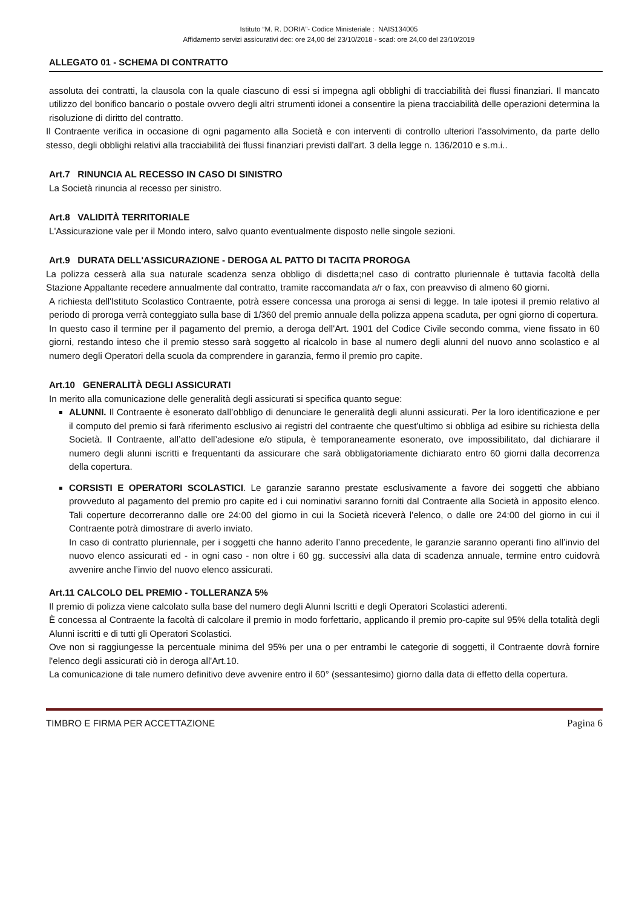Istituto “M. R. DORIA”- Codice Ministeriale : NAIS134005
Affidamento servizi assicurativi dec: ore 24,00 del 23/10/2018 - scad: ore 24,00 del 23/10/2019
ALLEGATO 01 - SCHEMA DI CONTRATTO
assoluta dei contratti, la clausola con la quale ciascuno di essi si impegna agli obblighi di tracciabilità dei flussi finanziari. Il mancato utilizzo del bonifico bancario o postale ovvero degli altri strumenti idonei a consentire la piena tracciabilità delle operazioni determina la risoluzione di diritto del contratto.
Il Contraente verifica in occasione di ogni pagamento alla Società e con interventi di controllo ulteriori l'assolvimento, da parte dello stesso, degli obblighi relativi alla tracciabilità dei flussi finanziari previsti dall'art. 3 della legge n. 136/2010 e s.m.i..
Art.7 RINUNCIA AL RECESSO IN CASO DI SINISTRO
La Società rinuncia al recesso per sinistro.
Art.8 VALIDITÀ TERRITORIALE
L'Assicurazione vale per il Mondo intero, salvo quanto eventualmente disposto nelle singole sezioni.
Art.9 DURATA DELL'ASSICURAZIONE - DEROGA AL PATTO DI TACITA PROROGA
La polizza cesserà alla sua naturale scadenza senza obbligo di disdetta;nel caso di contratto pluriennale è tuttavia facoltà della Stazione Appaltante recedere annualmente dal contratto, tramite raccomandata a/r o fax, con preavviso di almeno 60 giorni.
A richiesta dell'Istituto Scolastico Contraente, potrà essere concessa una proroga ai sensi di legge. In tale ipotesi il premio relativo al periodo di proroga verrà conteggiato sulla base di 1/360 del premio annuale della polizza appena scaduta, per ogni giorno di copertura.
In questo caso il termine per il pagamento del premio, a deroga dell'Art. 1901 del Codice Civile secondo comma, viene fissato in 60 giorni, restando inteso che il premio stesso sarà soggetto al ricalcolo in base al numero degli alunni del nuovo anno scolastico e al numero degli Operatori della scuola da comprendere in garanzia, fermo il premio pro capite.
Art.10 GENERALITÀ DEGLI ASSICURATI
In merito alla comunicazione delle generalità degli assicurati si specifica quanto segue:
ALUNNI. Il Contraente è esonerato dall’obbligo di denunciare le generalità degli alunni assicurati. Per la loro identificazione e per il computo del premio si farà riferimento esclusivo ai registri del contraente che quest’ultimo si obbliga ad esibire su richiesta della Società. Il Contraente, all’atto dell’adesione e/o stipula, è temporaneamente esonerato, ove impossibilitato, dal dichiarare il numero degli alunni iscritti e frequentanti da assicurare che sarà obbligatoriamente dichiarato entro 60 giorni dalla decorrenza della copertura.
CORSISTI E OPERATORI SCOLASTICI. Le garanzie saranno prestate esclusivamente a favore dei soggetti che abbiano provveduto al pagamento del premio pro capite ed i cui nominativi saranno forniti dal Contraente alla Società in apposito elenco. Tali coperture decorreranno dalle ore 24:00 del giorno in cui la Società riceverà l’elenco, o dalle ore 24:00 del giorno in cui il Contraente potrà dimostrare di averlo inviato.
In caso di contratto pluriennale, per i soggetti che hanno aderito l’anno precedente, le garanzie saranno operanti fino all’invio del nuovo elenco assicurati ed - in ogni caso - non oltre i 60 gg. successivi alla data di scadenza annuale, termine entro cuidovrà avvenire anche l’invio del nuovo elenco assicurati.
Art.11 CALCOLO DEL PREMIO - TOLLERANZA 5%
Il premio di polizza viene calcolato sulla base del numero degli Alunni Iscritti e degli Operatori Scolastici aderenti.
È concessa al Contraente la facoltà di calcolare il premio in modo forfettario, applicando il premio pro-capite sul 95% della totalità degli Alunni iscritti e di tutti gli Operatori Scolastici.
Ove non si raggiungesse la percentuale minima del 95% per una o per entrambi le categorie di soggetti, il Contraente dovrà fornire l'elenco degli assicurati ciò in deroga all'Art.10.
La comunicazione di tale numero definitivo deve avvenire entro il 60° (sessantesimo) giorno dalla data di effetto della copertura.
TIMBRO E FIRMA PER ACCETTAZIONE Pagina 6